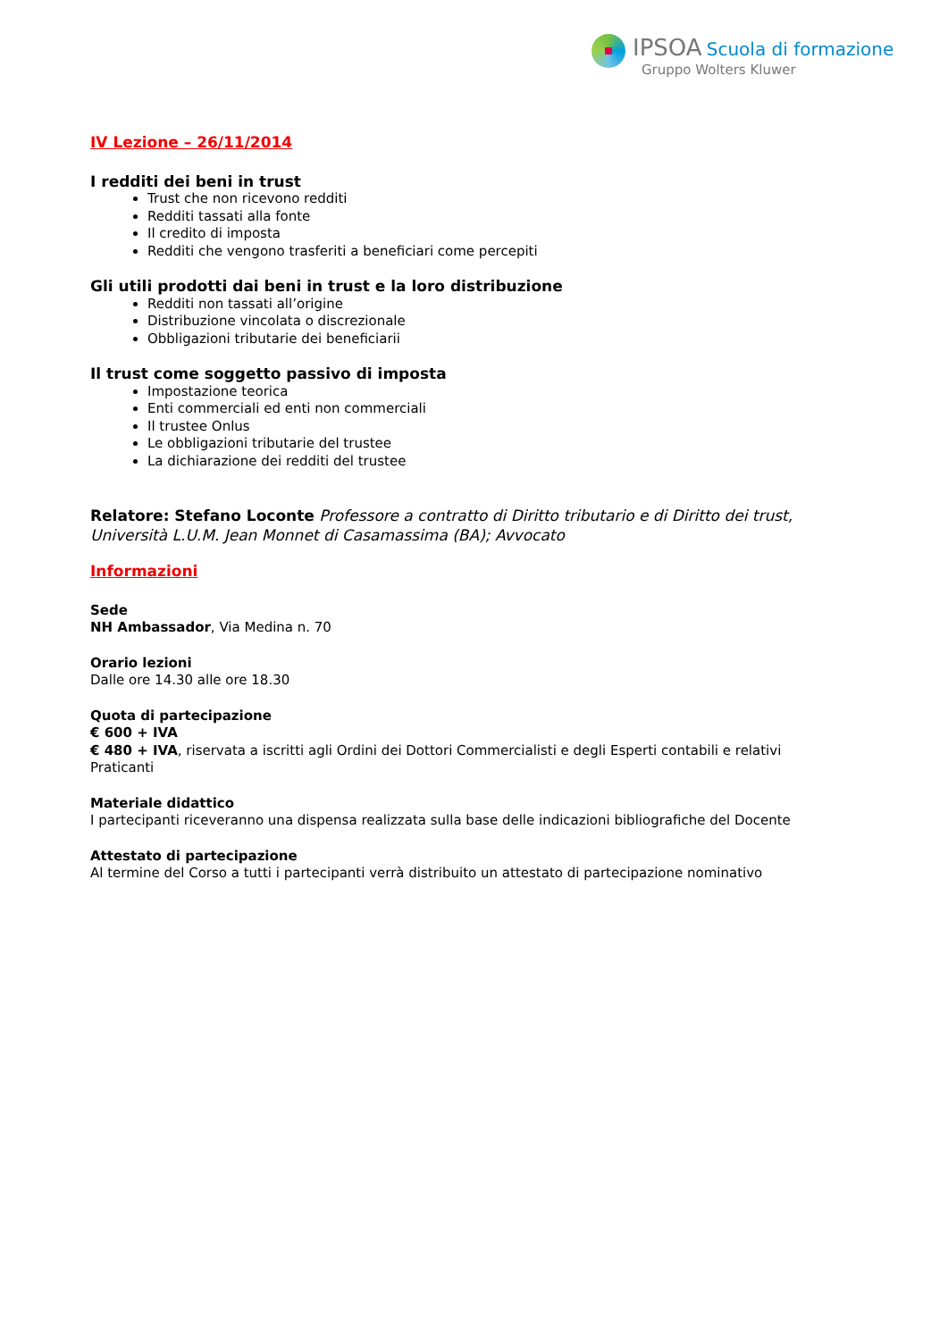IPSOA Scuola di formazione
Gruppo Wolters Kluwer
IV Lezione – 26/11/2014
I redditi dei beni in trust
Trust che non ricevono redditi
Redditi tassati alla fonte
Il credito di imposta
Redditi che vengono trasferiti a beneficiari come percepiti
Gli utili prodotti dai beni in trust e la loro distribuzione
Redditi non tassati all’origine
Distribuzione vincolata o discrezionale
Obbligazioni tributarie dei beneficiarii
Il trust come soggetto passivo di imposta
Impostazione teorica
Enti commerciali ed enti non commerciali
Il trustee Onlus
Le obbligazioni tributarie del trustee
La dichiarazione dei redditi del trustee
Relatore: Stefano Loconte Professore a contratto di Diritto tributario e di Diritto dei trust, Università L.U.M. Jean Monnet di Casamassima (BA); Avvocato
Informazioni
Sede
NH Ambassador, Via Medina n. 70
Orario lezioni
Dalle ore 14.30 alle ore 18.30
Quota di partecipazione
€ 600 + IVA
€ 480 + IVA, riservata a iscritti agli Ordini dei Dottori Commercialisti e degli Esperti contabili e relativi Praticanti
Materiale didattico
I partecipanti riceveranno una dispensa realizzata sulla base delle indicazioni bibliografiche del Docente
Attestato di partecipazione
Al termine del Corso a tutti i partecipanti verrà distribuito un attestato di partecipazione nominativo